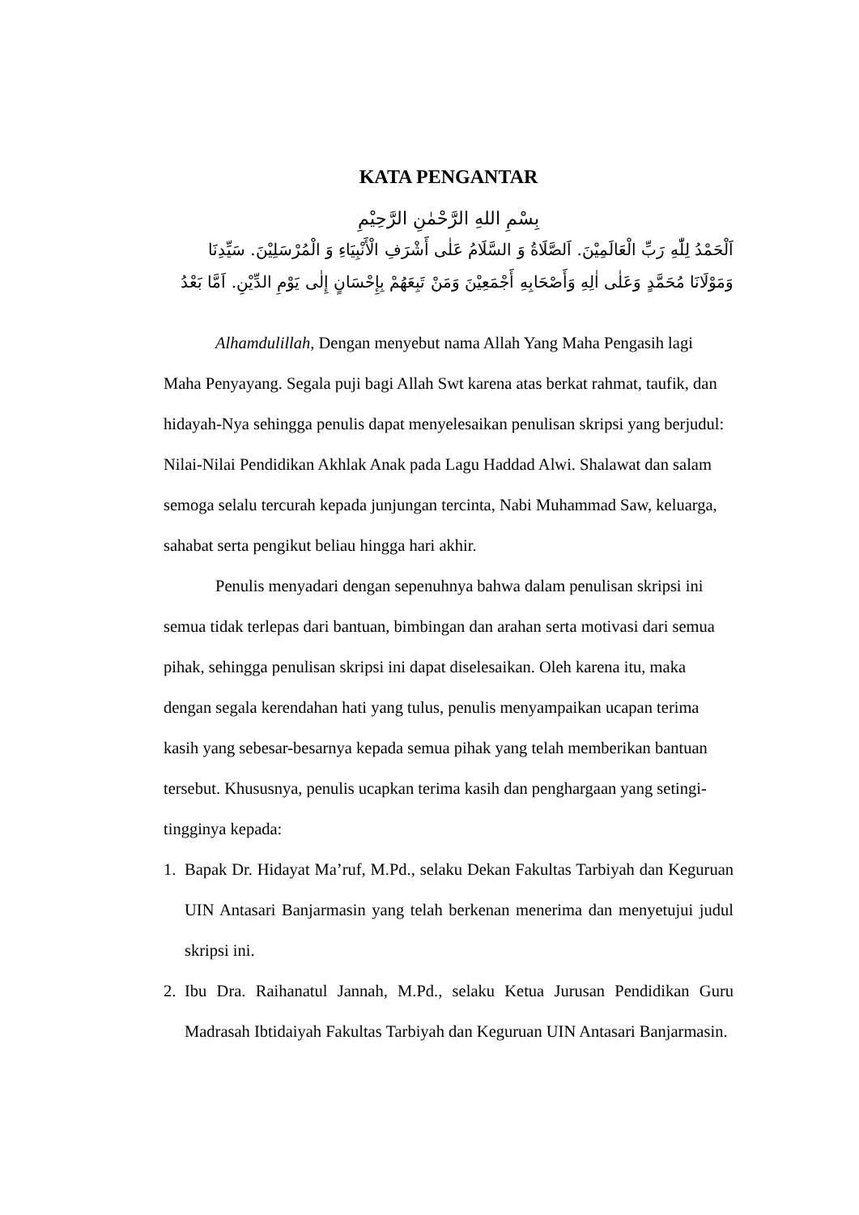KATA PENGANTAR
بِسْمِ اللهِ الرَّحْمٰنِ الرَّحِيْمِ
اَلْحَمْدُ لِلّٰهِ رَبِّ الْعَالَمِيْنَ. اَلصَّلَاةُ وَ السَّلَامُ عَلٰى أَشْرَفِ الْأَنْبِيَاءِ وَ الْمُرْسَلِيْنَ. سَيِّدِنَا وَمَوْلَانَا مُحَمَّدٍ وَعَلٰى اٰلِهِ وَأَصْحَابِهِ أَجْمَعِيْنَ وَمَنْ تَبِعَهُمْ بِإِحْسَانٍ إِلٰى يَوْمِ الدِّيْنِ. اَمَّا بَعْدُ
Alhamdulillah, Dengan menyebut nama Allah Yang Maha Pengasih lagi Maha Penyayang. Segala puji bagi Allah Swt karena atas berkat rahmat, taufik, dan hidayah-Nya sehingga penulis dapat menyelesaikan penulisan skripsi yang berjudul: Nilai-Nilai Pendidikan Akhlak Anak pada Lagu Haddad Alwi. Shalawat dan salam semoga selalu tercurah kepada junjungan tercinta, Nabi Muhammad Saw, keluarga, sahabat serta pengikut beliau hingga hari akhir.
Penulis menyadari dengan sepenuhnya bahwa dalam penulisan skripsi ini semua tidak terlepas dari bantuan, bimbingan dan arahan serta motivasi dari semua pihak, sehingga penulisan skripsi ini dapat diselesaikan. Oleh karena itu, maka dengan segala kerendahan hati yang tulus, penulis menyampaikan ucapan terima kasih yang sebesar-besarnya kepada semua pihak yang telah memberikan bantuan tersebut. Khususnya, penulis ucapkan terima kasih dan penghargaan yang setingi-tingginya kepada:
1. Bapak Dr. Hidayat Ma’ruf, M.Pd., selaku Dekan Fakultas Tarbiyah dan Keguruan UIN Antasari Banjarmasin yang telah berkenan menerima dan menyetujui judul skripsi ini.
2. Ibu Dra. Raihanatul Jannah, M.Pd., selaku Ketua Jurusan Pendidikan Guru Madrasah Ibtidaiyah Fakultas Tarbiyah dan Keguruan UIN Antasari Banjarmasin.